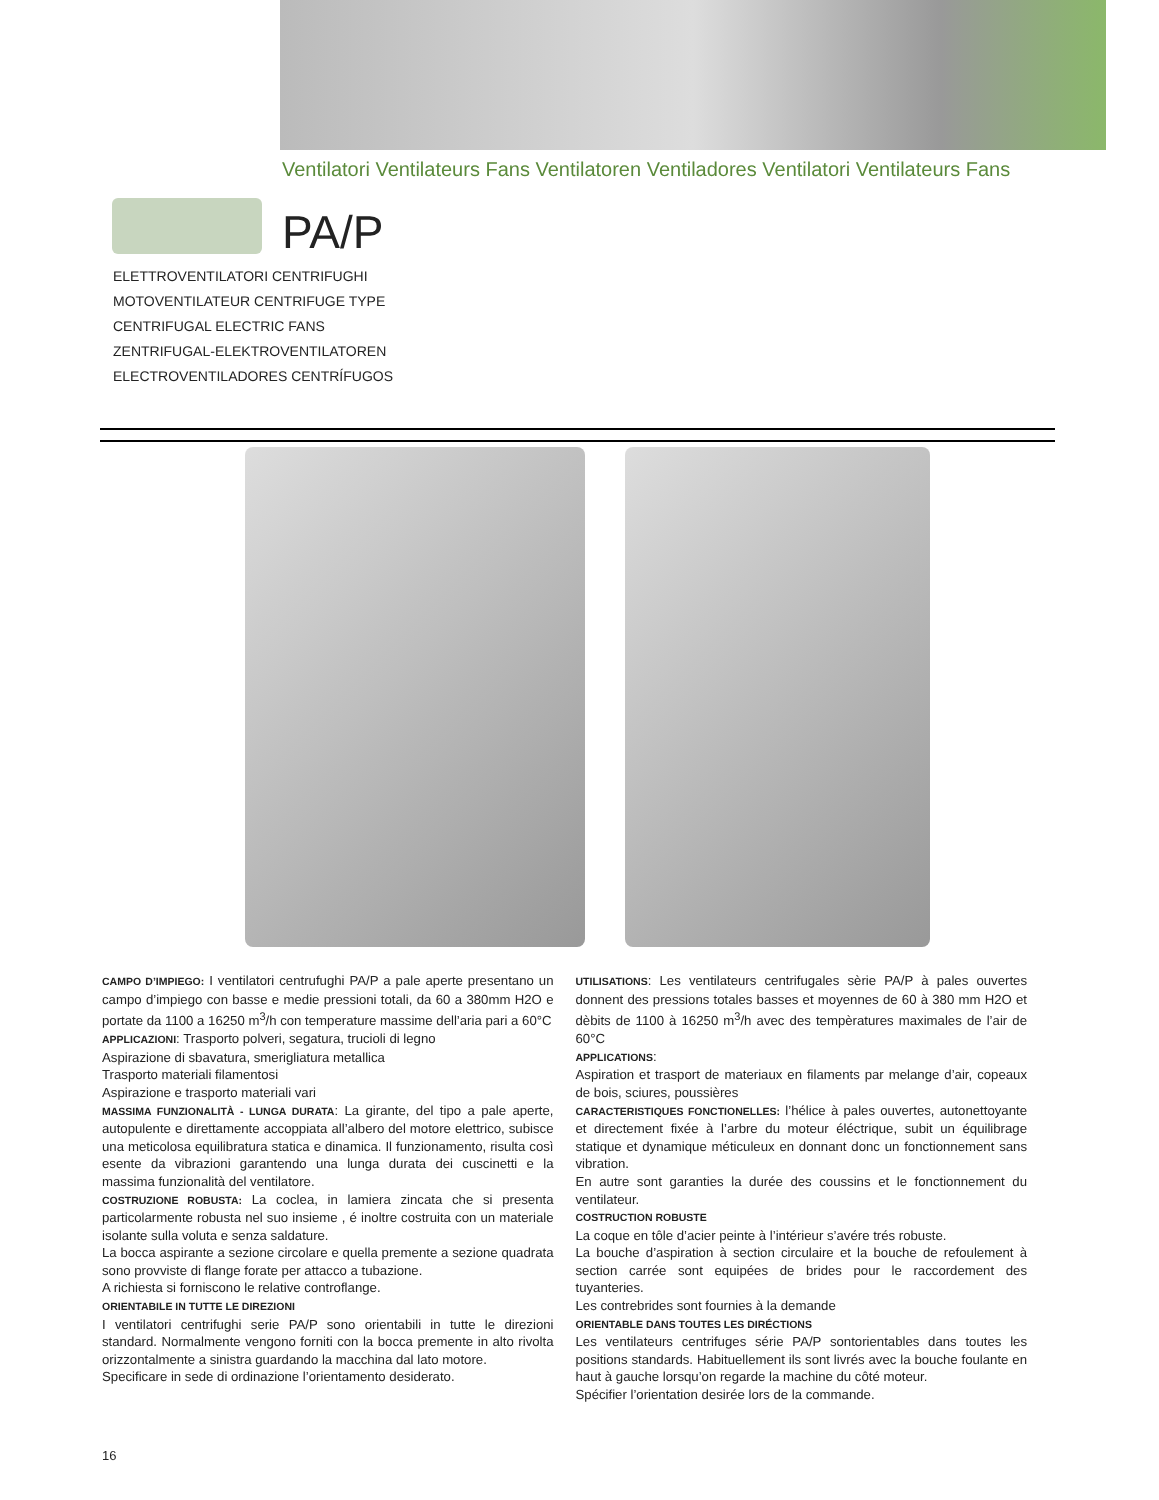Ventilatori Ventilateurs Fans Ventilatoren Ventiladores Ventilatori Ventilateurs Fans
PA/P
ELETTROVENTILATORI CENTRIFUGHI
MOTOVENTILATEUR CENTRIFUGE TYPE
CENTRIFUGAL ELECTRIC FANS
ZENTRIFUGAL-ELEKTROVENTILATOREN
ELECTROVENTILADORES CENTRÍFUGOS
CAMPO D’IMPIEGO: I ventilatori centrufughi PA/P a pale aperte presentano un campo d’impiego con basse e medie pressioni totali, da 60 a 380mm H2O e portate da 1100 a 16250 m<sup>3</sup>/h con temperature massime dell’aria pari a 60°C
APPLICAZIONI: Trasporto polveri, segatura, trucioli di legno
Aspirazione di sbavatura, smerigliatura metallica
Trasporto materiali filamentosi
Aspirazione e trasporto materiali vari
MASSIMA FUNZIONALITÀ - LUNGA DURATA: La girante, del tipo a pale aperte, autopulente e direttamente accoppiata all’albero del motore elettrico, subisce una meticolosa equilibratura statica e dinamica. Il funzionamento, risulta così esente da vibrazioni garantendo una lunga durata dei cuscinetti e la massima funzionalità del ventilatore.
COSTRUZIONE ROBUSTA: La coclea, in lamiera zincata che si presenta particolarmente robusta nel suo insieme , é inoltre costruita con un materiale isolante sulla voluta e senza saldature.
La bocca aspirante a sezione circolare e quella premente a sezione quadrata sono provviste di flange forate per attacco a tubazione.
A richiesta si forniscono le relative controflange.
ORIENTABILE IN TUTTE LE DIREZIONI
I ventilatori centrifughi serie PA/P sono orientabili in tutte le direzioni standard. Normalmente vengono forniti con la bocca premente in alto rivolta orizzontalmente a sinistra guardando la macchina dal lato motore.
Specificare in sede di ordinazione l’orientamento desiderato.
UTILISATIONS: Les ventilateurs centrifugales sèrie PA/P à pales ouvertes donnent des pressions totales basses et moyennes de 60 à 380 mm H2O et dèbits de 1100 à 16250 m<sup>3</sup>/h avec des tempèratures maximales de l’air de 60°C
APPLICATIONS:
Aspiration et trasport de materiaux en filaments par melange d’air, copeaux de bois, sciures, poussières
CARACTERISTIQUES FONCTIONELLES: l’hélice à pales ouvertes, autonettoyante et directement fixée à l’arbre du moteur éléctrique, subit un équilibrage statique et dynamique méticuleux en donnant donc un fonctionnement sans vibration.
En autre sont garanties la durée des coussins et le fonctionnement du ventilateur.
COSTRUCTION ROBUSTE
La coque en tôle d’acier peinte à l’intérieur s’avére trés robuste.
La bouche d’aspiration à section circulaire et la bouche de refoulement à section carrée sont equipées de brides pour le raccordement des tuyanteries.
Les contrebrides sont fournies à la demande
ORIENTABLE DANS TOUTES LES DIRÉCTIONS
Les ventilateurs centrifuges série PA/P sontorientables dans toutes les positions standards. Habituellement ils sont livrés avec la bouche foulante en haut à gauche lorsqu’on regarde la machine du côté moteur.
Spécifier l’orientation desirée lors de la commande.
16